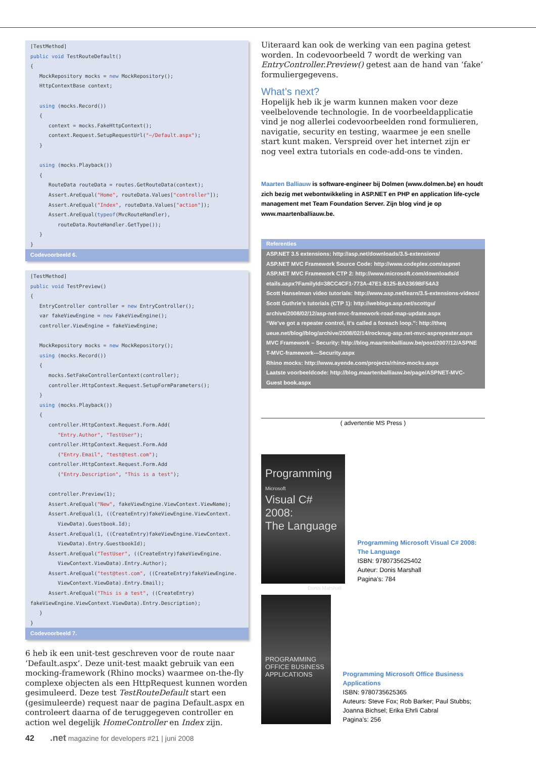[TestMethod] public void TestRouteDefault() { MockRepository mocks = new MockRepository(); HttpContextBase context; using (mocks.Record()) { context = mocks.FakeHttpContext(); context.Request.SetupRequestUrl("~/Default.aspx"); } using (mocks.Playback()) { RouteData routeData = routes.GetRouteData(context); Assert.AreEqual("Home", routeData.Values["controller"]); Assert.AreEqual("Index", routeData.Values["action"]); Assert.AreEqual(typeof(MvcRouteHandler), routeData.RouteHandler.GetType()); } }
Codevoorbeeld 6.
[TestMethod] public void TestPreview() { EntryController controller = new EntryController(); var fakeViewEngine = new FakeViewEngine(); controller.ViewEngine = fakeViewEngine; MockRepository mocks = new MockRepository(); using (mocks.Record()) { mocks.SetFakeControllerContext(controller); controller.HttpContext.Request.SetupFormParameters(); } using (mocks.Playback()) { controller.HttpContext.Request.Form.Add( "Entry.Author", "TestUser"); controller.HttpContext.Request.Form.Add ("Entry.Email", "test@test.com"); controller.HttpContext.Request.Form.Add ("Entry.Description", "This is a test"); controller.Preview(1); Assert.AreEqual("New", fakeViewEngine.ViewContext.ViewName); Assert.AreEqual(1, ((CreateEntry)fakeViewEngine.ViewContext. ViewData).Guestbook.Id); Assert.AreEqual(1, ((CreateEntry)fakeViewEngine.ViewContext. ViewData).Entry.GuestbookId); Assert.AreEqual("TestUser", ((CreateEntry)fakeViewEngine. ViewContext.ViewData).Entry.Author); Assert.AreEqual("test@test.com", ((CreateEntry)fakeViewEngine. ViewContext.ViewData).Entry.Email); Assert.AreEqual("This is a test", ((CreateEntry) fakeViewEngine.ViewContext.ViewData).Entry.Description); } }
Codevoorbeeld 7.
6 heb ik een unit-test geschreven voor de route naar ‘Default.aspx’. Deze unit-test maakt gebruik van een mocking-framework (Rhino mocks) waarmee on-the-fly complexe objecten als een HttpRequest kunnen worden gesimuleerd. Deze test TestRouteDefault start een (gesimuleerde) request naar de pagina Default.aspx en controleert daarna of de teruggegeven controller en action wel degelijk HomeController en Index zijn.
Uiteraard kan ook de werking van een pagina getest worden. In codevoorbeeld 7 wordt de werking van EntryController.Preview() getest aan de hand van ‘fake’ formuliergegevens.
What’s next?
Hopelijk heb ik je warm kunnen maken voor deze veelbelovende technologie. In de voorbeeldapplicatie vind je nog allerlei codevoorbeelden rond formulieren, navigatie, security en testing, waarmee je een snelle start kunt maken. Verspreid over het internet zijn er nog veel extra tutorials en code-add-ons te vinden.
Maarten Balliauw is software-engineer bij Dolmen (www.dolmen.be) en houdt zich bezig met webontwikkeling in ASP.NET en PHP en application life-cycle management met Team Foundation Server. Zijn blog vind je op www.maartenballiauw.be.
Referenties
ASP.NET 3.5 extensions: http://asp.net/downloads/3.5-extensions/
ASP.NET MVC Framework Source Code: http://www.codeplex.com/aspnet
ASP.NET MVC Framework CTP 2: http://www.microsoft.com/downloads/d etails.aspx?FamilyId=38CC4CF1-773A-47E1-8125-BA3369BF54A3
Scott Hanselman video tutorials: http://www.asp.net/learn/3.5-extensions-videos/
Scott Guthrie’s tutorials (CTP 1): http://weblogs.asp.net/scottgu/ archive/2008/02/12/asp-net-mvc-framework-road-map-update.aspx
“We’ve got a repeater control, it’s called a foreach loop.”: http://theq ueue.net/blog//blog/archive/2008/02/14/rocknug-asp.net-mvc-asprepeater.aspx
MVC Framework – Security: http://blog.maartenballiauw.be/post/2007/12/ASPNE T-MVC-framework---Security.aspx
Rhino mocks: http://www.ayende.com/projects/rhino-mocks.aspx
Laatste voorbeeldcode: http://blog.maartenballiauw.be/page/ASPNET-MVC-Guest book.aspx
( advertentie MS Press )
Programming
Microsoft
Visual C# 2008:
The Language
Donis Marshall
Programming Microsoft Visual C# 2008: The Language
ISBN: 9780735625402
Auteur: Donis Marshall
Pagina’s: 784
PROGRAMMING
OFFICE BUSINESS
APPLICATIONS
Programming Microsoft Office Business Applications
ISBN: 9780735625365
Auteurs: Steve Fox; Rob Barker; Paul Stubbs; Joanna Bichsel; Erika Ehrli Cabral
Pagina’s: 256
42 .net magazine for developers #21 | juni 2008